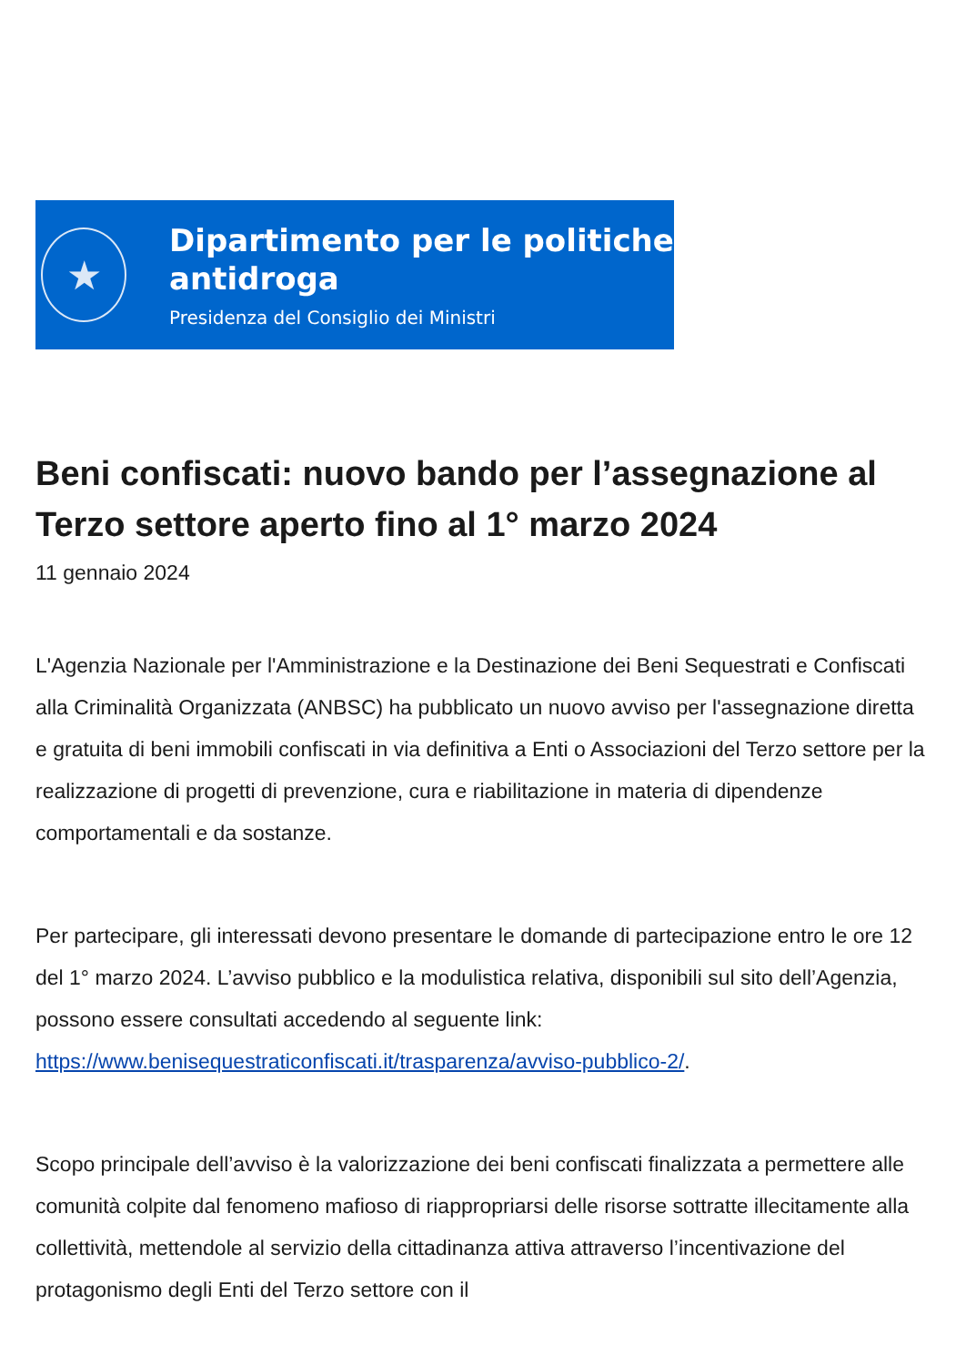★
Dipartimento per le politiche
antidroga
Presidenza del Consiglio dei Ministri
Beni confiscati: nuovo bando per l’assegnazione al Terzo settore aperto fino al 1° marzo 2024
11 gennaio 2024
L'Agenzia Nazionale per l'Amministrazione e la Destinazione dei Beni Sequestrati e Confiscati alla Criminalità Organizzata (ANBSC) ha pubblicato un nuovo avviso per l'assegnazione diretta e gratuita di beni immobili confiscati in via definitiva a Enti o Associazioni del Terzo settore per la realizzazione di progetti di prevenzione, cura e riabilitazione in materia di dipendenze comportamentali e da sostanze.
Per partecipare, gli interessati devono presentare le domande di partecipazione entro le ore 12 del 1° marzo 2024. L’avviso pubblico e la modulistica relativa, disponibili sul sito dell’Agenzia, possono essere consultati accedendo al seguente link: https://www.benisequestraticonfiscati.it/trasparenza/avviso-pubblico-2/.
Scopo principale dell’avviso è la valorizzazione dei beni confiscati finalizzata a permettere alle comunità colpite dal fenomeno mafioso di riappropriarsi delle risorse sottratte illecitamente alla collettività, mettendole al servizio della cittadinanza attiva attraverso l’incentivazione del protagonismo degli Enti del Terzo settore con il